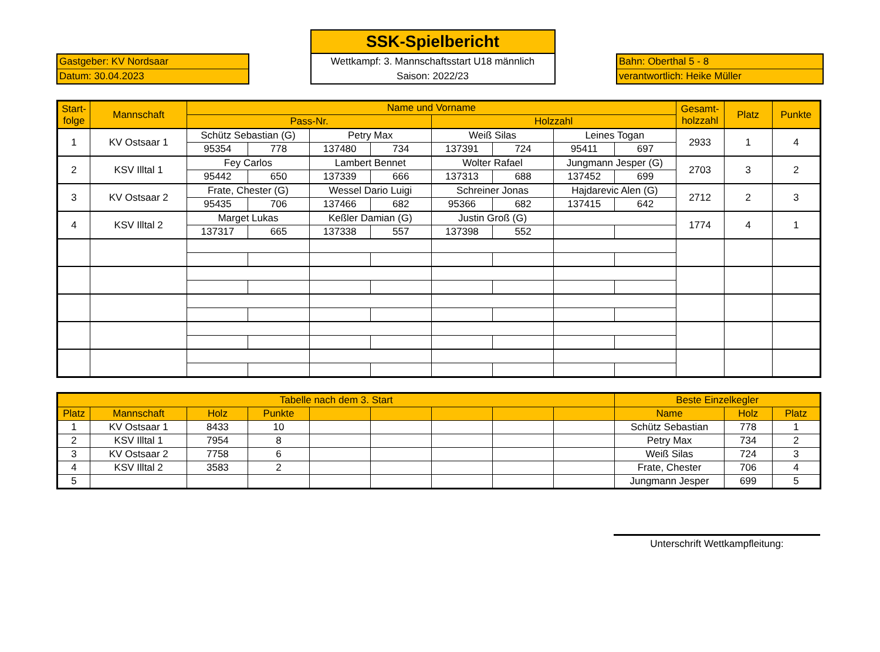Gastgeber: KV Nordsaar
Datum: 30.04.2023
SSK-Spielbericht
Wettkampf: 3. Mannschaftsstart U18 männlich
Saison: 2022/23
Bahn: Oberthal 5 - 8
verantwortlich: Heike Müller
| Start- folge | Mannschaft | Name und Vorname | | | | | | | | Gesamt- holzzahl | Platz | Punkte |
| --- | --- | --- | --- | --- | --- | --- | --- | --- | --- | --- | --- | --- |
| | | Pass-Nr. | | | | Holzzahl | | | | | | |
| 1 | KV Ostsaar 1 | Schütz Sebastian (G) | | Petry Max | | Weiß Silas | | Leines Togan | | 2933 | 1 | 4 |
| | | 95354 | 778 | 137480 | 734 | 137391 | 724 | 95411 | 697 | | | |
| 2 | KSV Illtal 1 | Fey Carlos | | Lambert Bennet | | Wolter Rafael | | Jungmann Jesper (G) | | 2703 | 3 | 2 |
| | | 95442 | 650 | 137339 | 666 | 137313 | 688 | 137452 | 699 | | | |
| 3 | KV Ostsaar 2 | Frate, Chester (G) | | Wessel Dario Luigi | | Schreiner Jonas | | Hajdarevic Alen (G) | | 2712 | 2 | 3 |
| | | 95435 | 706 | 137466 | 682 | 95366 | 682 | 137415 | 642 | | | |
| 4 | KSV Illtal 2 | Marget Lukas | | Keßler Damian (G) | | Justin Groß (G) | | | | 1774 | 4 | 1 |
| | | 137317 | 665 | 137338 | 557 | 137398 | 552 | | | | | |
| Tabelle nach dem 3. Start | | | | | | | | | Beste Einzelkegler | | |
| --- | --- | --- | --- | --- | --- | --- | --- | --- | --- | --- | --- |
| Platz | Mannschaft | Holz | Punkte | | | | | | Name | Holz | Platz |
| 1 | KV Ostsaar 1 | 8433 | 10 | | | | | | Schütz Sebastian | 778 | 1 |
| 2 | KSV Illtal 1 | 7954 | 8 | | | | | | Petry Max | 734 | 2 |
| 3 | KV Ostsaar 2 | 7758 | 6 | | | | | | Weiß Silas | 724 | 3 |
| 4 | KSV Illtal 2 | 3583 | 2 | | | | | | Frate, Chester | 706 | 4 |
| 5 | | | | | | | | | Jungmann Jesper | 699 | 5 |
Unterschrift Wettkampfleitung: